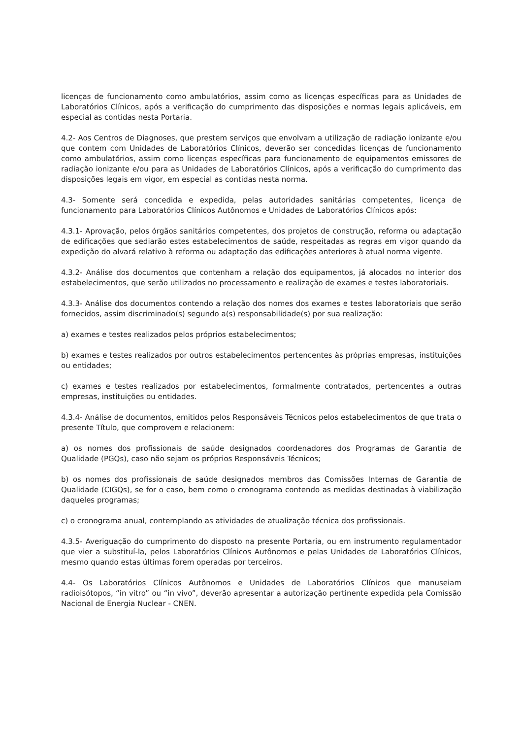licenças de funcionamento como ambulatórios, assim como as licenças específicas para as Unidades de Laboratórios Clínicos, após a verificação do cumprimento das disposições e normas legais aplicáveis, em especial as contidas nesta Portaria.
4.2- Aos Centros de Diagnoses, que prestem serviços que envolvam a utilização de radiação ionizante e/ou que contem com Unidades de Laboratórios Clínicos, deverão ser concedidas licenças de funcionamento como ambulatórios, assim como licenças específicas para funcionamento de equipamentos emissores de radiação ionizante e/ou para as Unidades de Laboratórios Clínicos, após a verificação do cumprimento das disposições legais em vigor, em especial as contidas nesta norma.
4.3- Somente será concedida e expedida, pelas autoridades sanitárias competentes, licença de funcionamento para Laboratórios Clínicos Autônomos e Unidades de Laboratórios Clínicos após:
4.3.1- Aprovação, pelos órgãos sanitários competentes, dos projetos de construção, reforma ou adaptação de edificações que sediarão estes estabelecimentos de saúde, respeitadas as regras em vigor quando da expedição do alvará relativo à reforma ou adaptação das edificações anteriores à atual norma vigente.
4.3.2- Análise dos documentos que contenham a relação dos equipamentos, já alocados no interior dos estabelecimentos, que serão utilizados no processamento e realização de exames e testes laboratoriais.
4.3.3- Análise dos documentos contendo a relação dos nomes dos exames e testes laboratoriais que serão fornecidos, assim discriminado(s) segundo a(s) responsabilidade(s) por sua realização:
a) exames e testes realizados pelos próprios estabelecimentos;
b) exames e testes realizados por outros estabelecimentos pertencentes às próprias empresas, instituições ou entidades;
c) exames e testes realizados por estabelecimentos, formalmente contratados, pertencentes a outras empresas, instituições ou entidades.
4.3.4- Análise de documentos, emitidos pelos Responsáveis Técnicos pelos estabelecimentos de que trata o presente Título, que comprovem e relacionem:
a) os nomes dos profissionais de saúde designados coordenadores dos Programas de Garantia de Qualidade (PGQs), caso não sejam os próprios Responsáveis Técnicos;
b) os nomes dos profissionais de saúde designados membros das Comissões Internas de Garantia de Qualidade (CIGQs), se for o caso, bem como o cronograma contendo as medidas destinadas à viabilização daqueles programas;
c) o cronograma anual, contemplando as atividades de atualização técnica dos profissionais.
4.3.5- Averiguação do cumprimento do disposto na presente Portaria, ou em instrumento regulamentador que vier a substituí-la, pelos Laboratórios Clínicos Autônomos e pelas Unidades de Laboratórios Clínicos, mesmo quando estas últimas forem operadas por terceiros.
4.4- Os Laboratórios Clínicos Autônomos e Unidades de Laboratórios Clínicos que manuseiam radioisótopos, “in vitro” ou “in vivo”, deverão apresentar a autorização pertinente expedida pela Comissão Nacional de Energia Nuclear - CNEN.